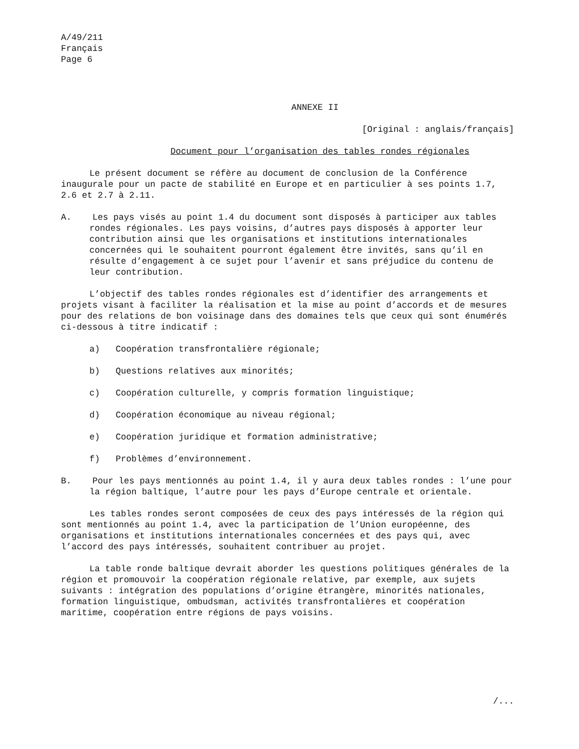A/49/211
Français
Page 6
ANNEXE II
[Original : anglais/français]
Document pour l’organisation des tables rondes régionales
Le présent document se réfère au document de conclusion de la Conférence inaugurale pour un pacte de stabilité en Europe et en particulier à ses points 1.7, 2.6 et 2.7 à 2.11.
A. Les pays visés au point 1.4 du document sont disposés à participer aux tables rondes régionales. Les pays voisins, d’autres pays disposés à apporter leur contribution ainsi que les organisations et institutions internationales concernées qui le souhaitent pourront également être invités, sans qu’il en résulte d’engagement à ce sujet pour l’avenir et sans préjudice du contenu de leur contribution.
L’objectif des tables rondes régionales est d’identifier des arrangements et projets visant à faciliter la réalisation et la mise au point d’accords et de mesures pour des relations de bon voisinage dans des domaines tels que ceux qui sont énumérés ci-dessous à titre indicatif :
a) Coopération transfrontalière régionale;
b) Questions relatives aux minorités;
c) Coopération culturelle, y compris formation linguistique;
d) Coopération économique au niveau régional;
e) Coopération juridique et formation administrative;
f) Problèmes d’environnement.
B. Pour les pays mentionnés au point 1.4, il y aura deux tables rondes : l’une pour la région baltique, l’autre pour les pays d’Europe centrale et orientale.
Les tables rondes seront composées de ceux des pays intéressés de la région qui sont mentionnés au point 1.4, avec la participation de l’Union européenne, des organisations et institutions internationales concernées et des pays qui, avec l’accord des pays intéressés, souhaitent contribuer au projet.
La table ronde baltique devrait aborder les questions politiques générales de la région et promouvoir la coopération régionale relative, par exemple, aux sujets suivants : intégration des populations d’origine étrangère, minorités nationales, formation linguistique, ombudsman, activités transfrontalières et coopération maritime, coopération entre régions de pays voisins.
/...